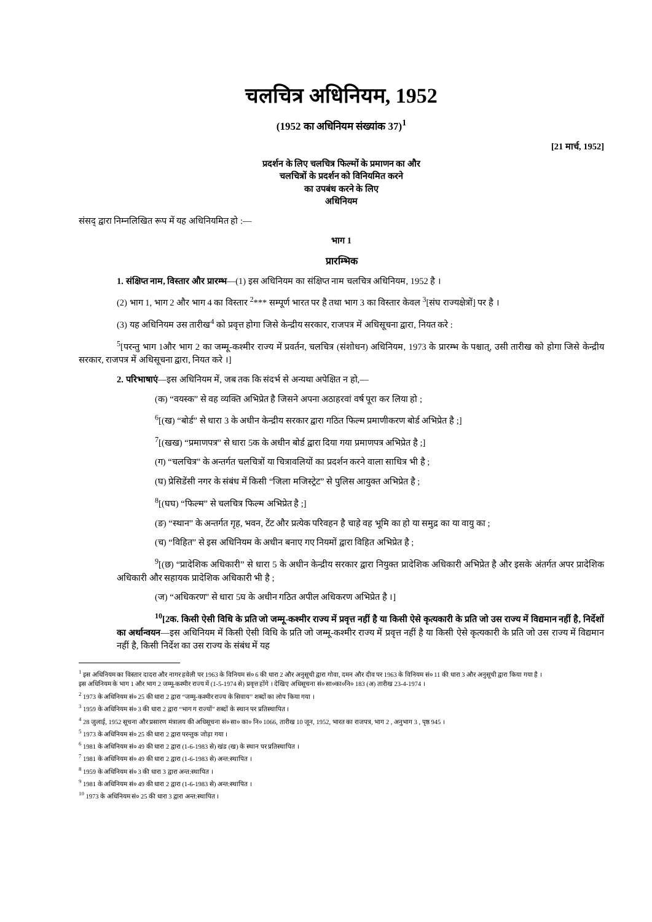चलचित्र अधिनियम, 1952
(1952 का अधिनियम संख्यांक 37)<sup>1</sup>
[21 मार्च, 1952]
प्रदर्शन के लिए चलचित्र फिल्मों के प्रमाणन का और
चलचित्रों के प्रदर्शन को विनियमित करने
का उपबंध करने के लिए
अधिनियम
संसद् द्वारा निम्नलिखित रूप में यह अधिनियमित हो :—
भाग 1
प्रारम्भिक
1. संक्षिप्त नाम, विस्तार और प्रारम्भ—(1) इस अधिनियम का संक्षिप्त नाम चलचित्र अधिनियम, 1952 है ।
(2) भाग 1, भाग 2 और भाग 4 का विस्तार <sup>2</sup>*** सम्पूर्ण भारत पर है तथा भाग 3 का विस्तार केवल <sup>3</sup>[संघ राज्यक्षेत्रों] पर है ।
(3) यह अधिनियम उस तारीख<sup>4</sup> को प्रवृत्त होगा जिसे केन्द्रीय सरकार, राजपत्र में अधिसूचना द्वारा, नियत करे :
<sup>5</sup> [परन्तु भाग 1और भाग 2 का जम्मू-कश्मीर राज्य में प्रवर्तन, चलचित्र (संशोधन) अधिनियम, 1973 के प्रारम्भ के पश्चात्, उसी तारीख को होगा जिसे केन्द्रीय सरकार, राजपत्र में अधिसूचना द्वारा, नियत करे ।]
2. परिभाषाएं—इस अधिनियम में, जब तक कि संदर्भ से अन्यथा अपेक्षित न हो,—
(क) “वयस्क” से वह व्यक्ति अभिप्रेत है जिसने अपना अठाहरवां वर्ष पूरा कर लिया हो ;
<sup>6</sup> [(ख) “बोर्ड” से धारा 3 के अधीन केन्द्रीय सरकार द्वारा गठित फिल्म प्रमाणीकरण बोर्ड अभिप्रेत है ;]
<sup>7</sup> [(खख) “प्रमाणपत्र” से धारा 5क के अधीन बोर्ड द्वारा दिया गया प्रमाणपत्र अभिप्रेत है ;]
(ग) “चलचित्र” के अन्तर्गत चलचित्रों या चित्रावलियों का प्रदर्शन करने वाला साधित्र भी है ;
(घ) प्रेसिडेंसी नगर के संबंध में किसी “जिला मजिस्ट्रेट” से पुलिस आयुक्त अभिप्रेत है ;
<sup>8</sup> [(घघ) “फिल्म” से चलचित्र फिल्म अभिप्रेत है ;]
(ङ) “स्थान” के अन्तर्गत गृह, भवन, टेंट और प्रत्येक परिवहन है चाहे वह भूमि का हो या समुद्र का या वायु का ;
(च) “विहित” से इस अधिनियम के अधीन बनाए गए नियमों द्वारा विहित अभिप्रेत है ;
<sup>9</sup> [(छ) “प्रादेशिक अधिकारी” से धारा 5 के अधीन केन्द्रीय सरकार द्वारा नियुक्त प्रादेशिक अधिकारी अभिप्रेत है और इसके अंतर्गत अपर प्रादेशिक अधिकारी और सहायक प्रादेशिक अधिकारी भी है ;
(ज) “अधिकरण” से धारा 5घ के अधीन गठित अपील अधिकरण अभिप्रेत है ।]
<sup>10</sup> [2क. किसी ऐसी विधि के प्रति जो जम्मू-कश्मीर राज्य में प्रवृत्त नहीं है या किसी ऐसे कृत्यकारी के प्रति जो उस राज्य में विद्यमान नहीं है, निर्देशों का अर्थान्वयन—इस अधिनियम में किसी ऐसी विधि के प्रति जो जम्मू-कश्मीर राज्य में प्रवृत्त नहीं है या किसी ऐसे कृत्यकारी के प्रति जो उस राज्य में विद्यमान नहीं है, किसी निर्देश का उस राज्य के संबंध में यह
<sup>1</sup> इस अधिनियम का विस्तार दादरा और नागर हवेली पर 1963 के विनियम सं० 6 की धारा 2 और अनुसूची द्वारा गोवा, दमन और दीव पर 1963 के विनियम सं० 11 की धारा 3 और अनुसूची द्वारा किया गया है ।
इस अधिनियम के भाग 1 और भाग 2 जम्मू-कश्मीर राज्य में (1-5-1974 से) प्रवृत्त होंगे । देखिए अधिसूचना सं० सा०का०नि० 183 (अ) तारीख 23-4-1974 ।
<sup>2</sup> 1973 के अधिनियम सं० 25 की धारा 2 द्वारा “जम्मू-कश्मीर राज्य के सिवाय” शब्दों का लोप किया गया ।
<sup>3</sup> 1959 के अधिनियम सं० 3 की धारा 2 द्वारा “भाग ग राज्यों” शब्दों के स्थान पर प्रतिस्थापित ।
<sup>4</sup> 28 जुलाई, 1952 सूचना और प्रसारण मंत्रालय की अधिसूचना सं० सा० का० नि० 1066, तारीख 10 जून, 1952, भारत का राजपत्र, भाग 2 , अनुभाग 3 , पृष्ठ 945 ।
<sup>5</sup> 1973 के अधिनियम सं० 25 की धारा 2 द्वारा परन्तुक जोड़ा गया ।
<sup>6</sup> 1981 के अधिनियम सं० 49 की धारा 2 द्वारा (1-6-1983 से) खंड (ख) के स्थान पर प्रतिस्थापित ।
<sup>7</sup> 1981 के अधिनियम सं० 49 की धारा 2 द्वारा (1-6-1983 से) अन्त:स्थापित ।
<sup>8</sup> 1959 के अधिनियम सं० 3 की धारा 3 द्वारा अन्त:स्थापित ।
<sup>9</sup> 1981 के अधिनियम सं० 49 की धारा 2 द्वारा (1-6-1983 से) अन्त:स्थापित ।
<sup>10</sup> 1973 के अधिनियम सं० 25 की धारा 3 द्वारा अन्त:स्थापित ।